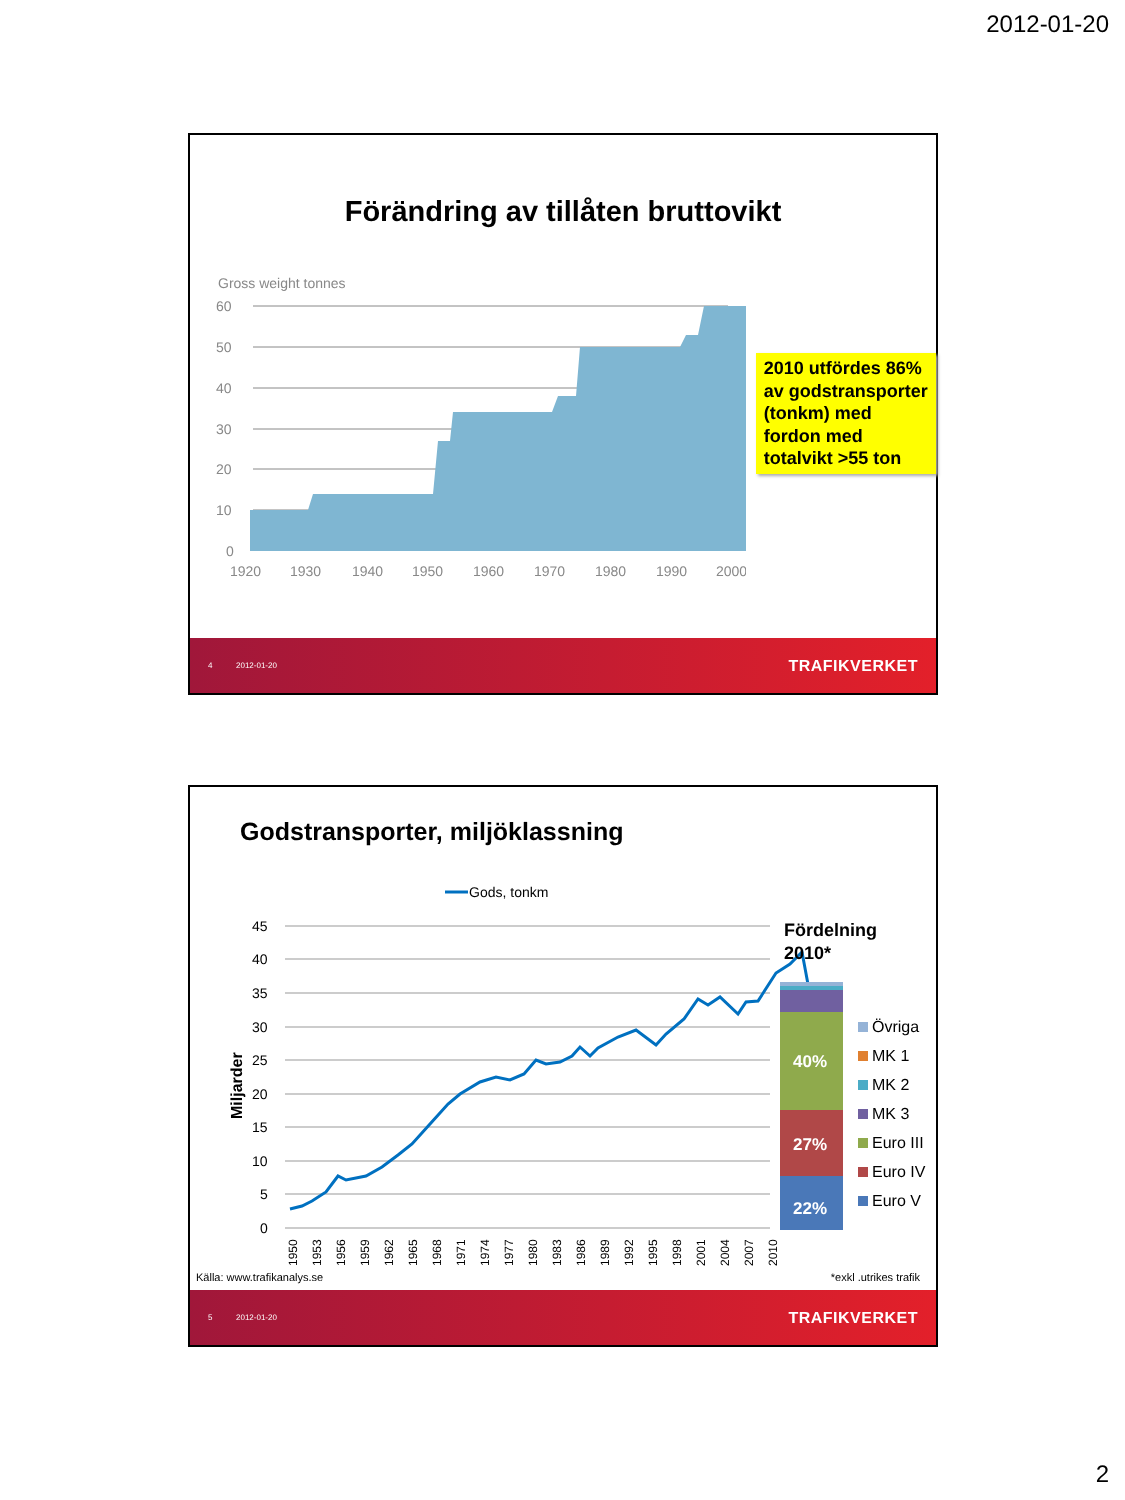2012-01-20
Förändring av tillåten bruttovikt
Gross weight tonnes
60
50
40
30
20
10
0
1920
1930
1940
1950
1960
1970
1980
1990
2000
2010 utfördes 86% av godstransporter (tonkm) med fordon med totalvikt >55 ton
4 2012-01-20 TRAFIKVERKET
Godstransporter, miljöklassning
Gods, tonkm
45
40
35
30
25
20
15
10
5
0
Miljarder
1950
1953
1956
1959
1962
1965
1968
1971
1974
1977
1980
1983
1986
1989
1992
1995
1998
2001
2004
2007
2010
Fördelning
2010*
40%
27%
22%
Övriga
MK 1
MK 2
MK 3
Euro III
Euro IV
Euro V
Källa: www.trafikanalys.se *exkl .utrikes trafik
5 2012-01-20 TRAFIKVERKET
2